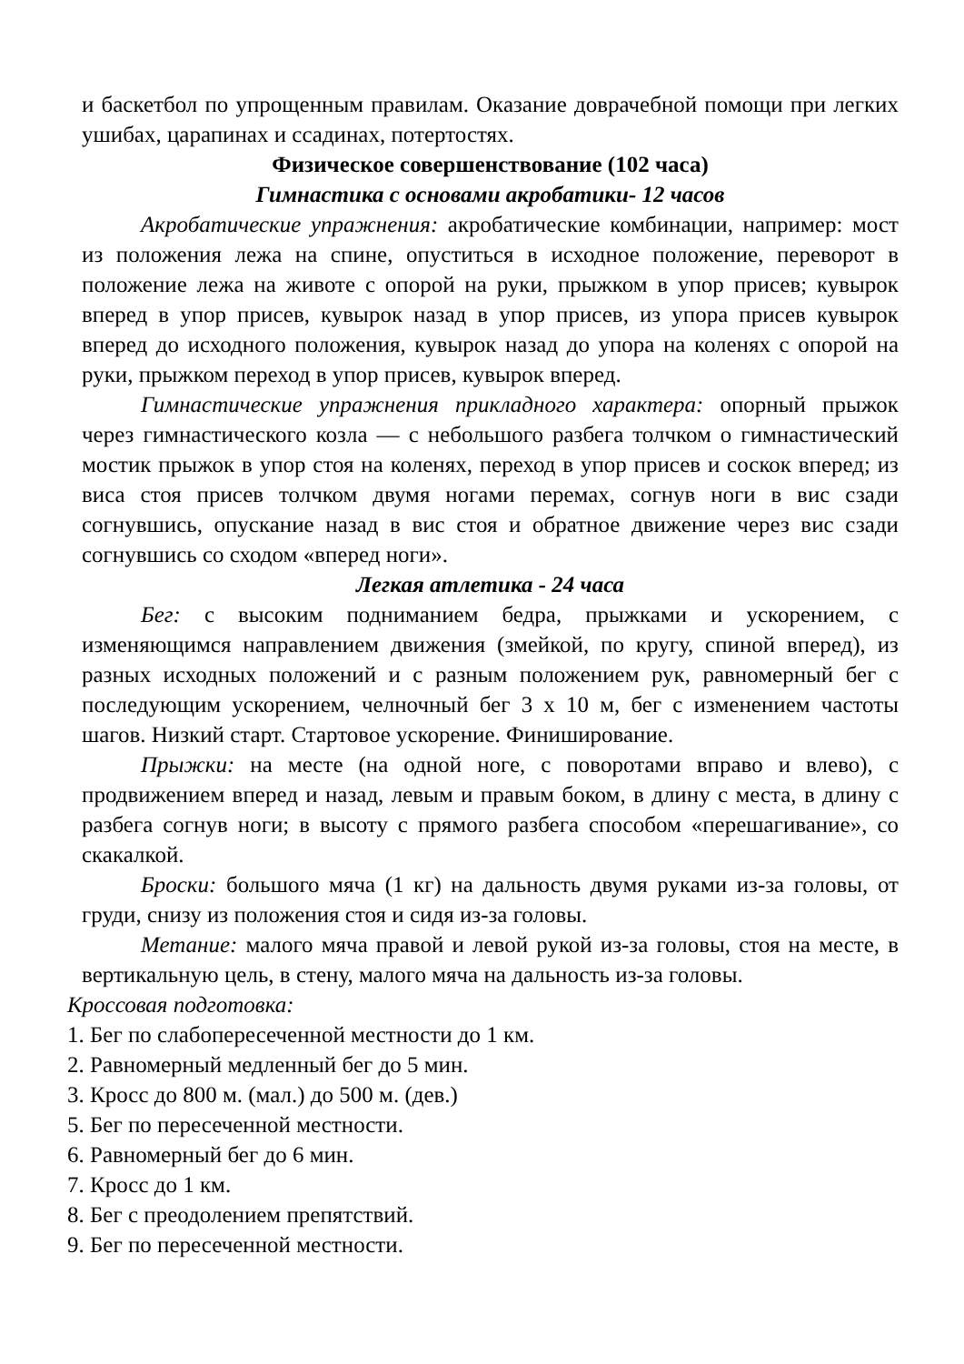и баскетбол по упрощенным правилам. Оказание доврачебной помощи при легких ушибах, царапинах и ссадинах, потертостях.
Физическое совершенствование (102 часа)
Гимнастика с основами акробатики- 12 часов
Акробатические упражнения: акробатические комбинации, например: мост из положения лежа на спине, опуститься в исходное положение, переворот в положение лежа на животе с опорой на руки, прыжком в упор присев; кувырок вперед в упор присев, кувырок назад в упор присев, из упора присев кувырок вперед до исходного положения, кувырок назад до упора на коленях с опорой на руки, прыжком переход в упор присев, кувырок вперед.
Гимнастические упражнения прикладного характера: опорный прыжок через гимнастического козла — с небольшого разбега толчком о гимнастический мостик прыжок в упор стоя на коленях, переход в упор присев и соскок вперед; из виса стоя присев толчком двумя ногами перемах, согнув ноги в вис сзади согнувшись, опускание назад в вис стоя и обратное движение через вис сзади согнувшись со сходом «вперед ноги».
Легкая атлетика - 24 часа
Бег: с высоким подниманием бедра, прыжками и ускорением, с изменяющимся направлением движения (змейкой, по кругу, спиной вперед), из разных исходных положений и с разным положением рук, равномерный бег с последующим ускорением, челночный бег 3 х 10 м, бег с изменением частоты шагов. Низкий старт. Стартовое ускорение. Финиширование.
Прыжки: на месте (на одной ноге, с поворотами вправо и влево), с продвижением вперед и назад, левым и правым боком, в длину с места, в длину с разбега согнув ноги; в высоту с прямого разбега способом «перешагивание», со скакалкой.
Броски: большого мяча (1 кг) на дальность двумя руками из-за головы, от груди, снизу из положения стоя и сидя из-за головы.
Метание: малого мяча правой и левой рукой из-за головы, стоя на месте, в вертикальную цель, в стену, малого мяча на дальность из-за головы.
Кроссовая подготовка:
1. Бег по слабопересеченной местности до 1 км.
2. Равномерный медленный бег до 5 мин.
3. Кросс до 800 м. (мал.) до 500 м. (дев.)
5. Бег по пересеченной местности.
6. Равномерный бег до 6 мин.
7. Кросс до 1 км.
8. Бег с преодолением препятствий.
9. Бег по пересеченной местности.